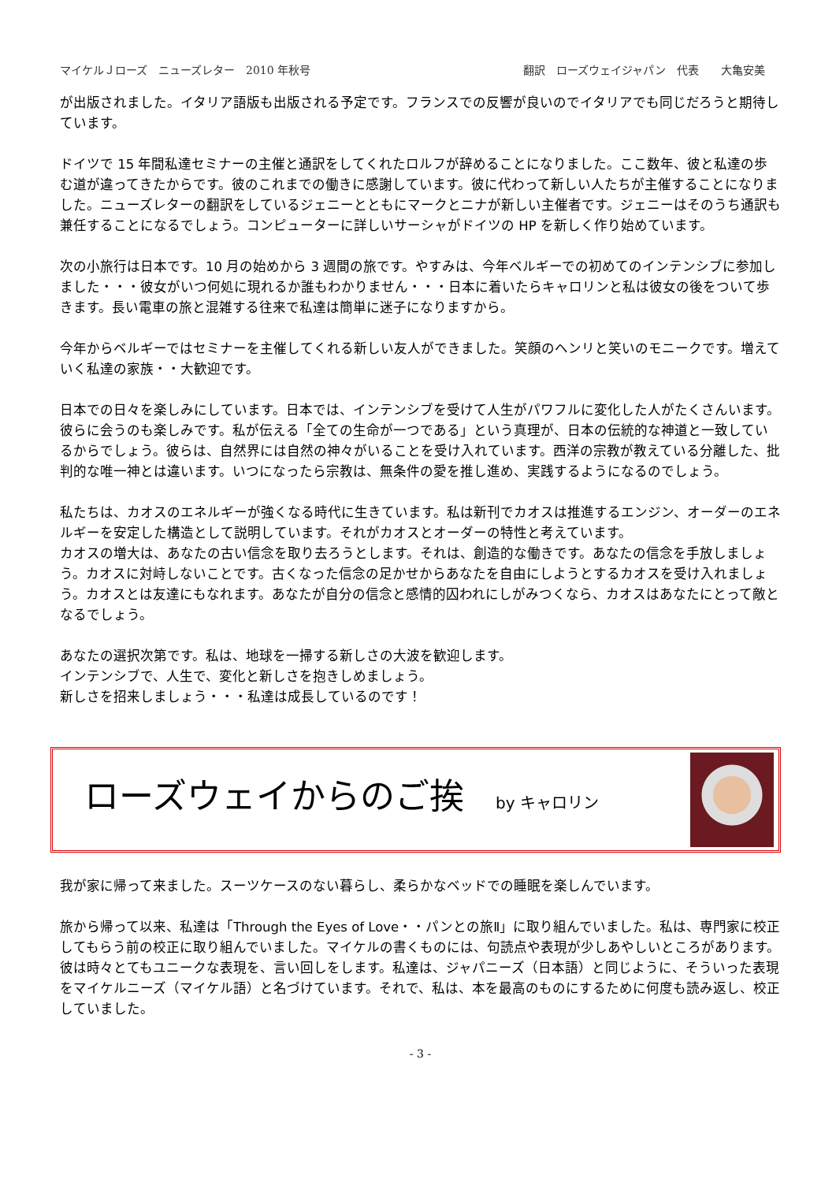マイケルＪローズ　ニューズレター　2010 年秋号 翻訳　ローズウェイジャパン　代表　　大亀安美
が出版されました。イタリア語版も出版される予定です。フランスでの反響が良いのでイタリアでも同じだろうと期待しています。
ドイツで 15 年間私達セミナーの主催と通訳をしてくれたロルフが辞めることになりました。ここ数年、彼と私達の歩む道が違ってきたからです。彼のこれまでの働きに感謝しています。彼に代わって新しい人たちが主催することになりました。ニューズレターの翻訳をしているジェニーとともにマークとニナが新しい主催者です。ジェニーはそのうち通訳も兼任することになるでしょう。コンピューターに詳しいサーシャがドイツの HP を新しく作り始めています。
次の小旅行は日本です。10 月の始めから 3 週間の旅です。やすみは、今年ベルギーでの初めてのインテンシブに参加しました・・・彼女がいつ何処に現れるか誰もわかりません・・・日本に着いたらキャロリンと私は彼女の後をついて歩きます。長い電車の旅と混雑する往来で私達は簡単に迷子になりますから。
今年からベルギーではセミナーを主催してくれる新しい友人ができました。笑顔のヘンリと笑いのモニークです。増えていく私達の家族・・大歓迎です。
日本での日々を楽しみにしています。日本では、インテンシブを受けて人生がパワフルに変化した人がたくさんいます。彼らに会うのも楽しみです。私が伝える「全ての生命が一つである」という真理が、日本の伝統的な神道と一致しているからでしょう。彼らは、自然界には自然の神々がいることを受け入れています。西洋の宗教が教えている分離した、批判的な唯一神とは違います。いつになったら宗教は、無条件の愛を推し進め、実践するようになるのでしょう。
私たちは、カオスのエネルギーが強くなる時代に生きています。私は新刊でカオスは推進するエンジン、オーダーのエネルギーを安定した構造として説明しています。それがカオスとオーダーの特性と考えています。
カオスの増大は、あなたの古い信念を取り去ろうとします。それは、創造的な働きです。あなたの信念を手放しましょう。カオスに対峙しないことです。古くなった信念の足かせからあなたを自由にしようとするカオスを受け入れましょう。カオスとは友達にもなれます。あなたが自分の信念と感情的囚われにしがみつくなら、カオスはあなたにとって敵となるでしょう。
あなたの選択次第です。私は、地球を一掃する新しさの大波を歓迎します。
インテンシブで、人生で、変化と新しさを抱きしめましょう。
新しさを招来しましょう・・・私達は成長しているのです！
ローズウェイからのご挨 by キャロリン
我が家に帰って来ました。スーツケースのない暮らし、柔らかなベッドでの睡眠を楽しんでいます。
旅から帰って以来、私達は「Through the Eyes of Love・・パンとの旅Ⅱ」に取り組んでいました。私は、専門家に校正してもらう前の校正に取り組んでいました。マイケルの書くものには、句読点や表現が少しあやしいところがあります。彼は時々とてもユニークな表現を、言い回しをします。私達は、ジャパニーズ（日本語）と同じように、そういった表現をマイケルニーズ（マイケル語）と名づけています。それで、私は、本を最高のものにするために何度も読み返し、校正していました。
- 3 -